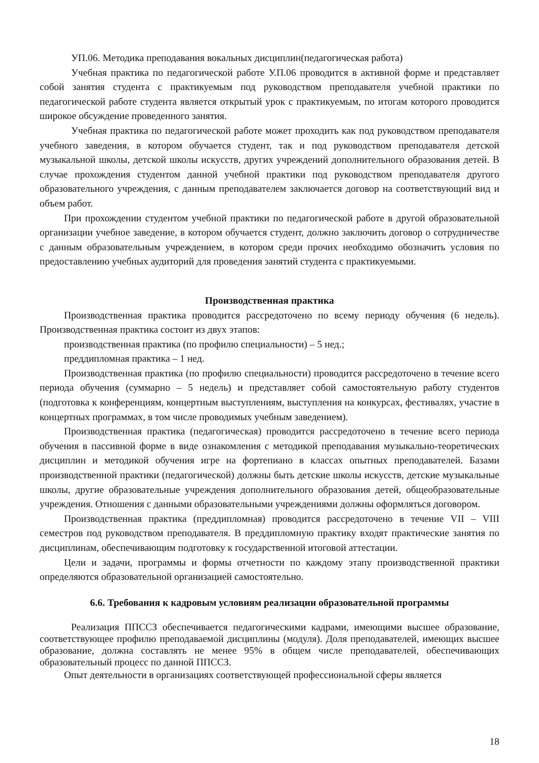УП.06. Методика преподавания вокальных дисциплин(педагогическая работа)
Учебная практика по педагогической работе У.П.06 проводится в активной форме и представляет собой занятия студента с практикуемым под руководством преподавателя учебной практики по педагогической работе студента является открытый урок с практикуемым, по итогам которого проводится широкое обсуждение проведенного занятия.
Учебная практика по педагогической работе может проходить как под руководством преподавателя учебного заведения, в котором обучается студент, так и под руководством преподавателя детской музыкальной школы, детской школы искусств, других учреждений дополнительного образования детей. В случае прохождения студентом данной учебной практики под руководством преподавателя другого образовательного учреждения, с данным преподавателем заключается договор на соответствующий вид и объем работ.
При прохождении студентом учебной практики по педагогической работе в другой образовательной организации учебное заведение, в котором обучается студент, должно заключить договор о сотрудничестве с данным образовательным учреждением, в котором среди прочих необходимо обозначить условия по предоставлению учебных аудиторий для проведения занятий студента с практикуемыми.
Производственная практика
Производственная практика проводится рассредоточено по всему периоду обучения (6 недель). Производственная практика состоит из двух этапов:
производственная практика (по профилю специальности) – 5 нед.;
преддипломная практика – 1 нед.
Производственная практика (по профилю специальности) проводится рассредоточено в течение всего периода обучения (суммарно – 5 недель) и представляет собой самостоятельную работу студентов (подготовка к конференциям, концертным выступлениям, выступления на конкурсах, фестивалях, участие в концертных программах, в том числе проводимых учебным заведением).
Производственная практика (педагогическая) проводится рассредоточено в течение всего периода обучения в пассивной форме в виде ознакомления с методикой преподавания музыкально-теоретических дисциплин и методикой обучения игре на фортепиано в классах опытных преподавателей. Базами производственной практики (педагогической) должны быть детские школы искусств, детские музыкальные школы, другие образовательные учреждения дополнительного образования детей, общеобразовательные учреждения. Отношения с данными образовательными учреждениями должны оформляться договором.
Производственная практика (преддипломная) проводится рассредоточено в течение VII – VIII семестров под руководством преподавателя. В преддипломную практику входят практические занятия по дисциплинам, обеспечивающим подготовку к государственной итоговой аттестации.
Цели и задачи, программы и формы отчетности по каждому этапу производственной практики определяются образовательной организацией самостоятельно.
6.6. Требования к кадровым условиям реализации образовательной программы
Реализация ППССЗ обеспечивается педагогическими кадрами, имеющими высшее образование, соответствующее профилю преподаваемой дисциплины (модуля). Доля преподавателей, имеющих высшее образование, должна составлять не менее 95% в общем числе преподавателей, обеспечивающих образовательный процесс по данной ППССЗ.
Опыт деятельности в организациях соответствующей профессиональной сферы является
18